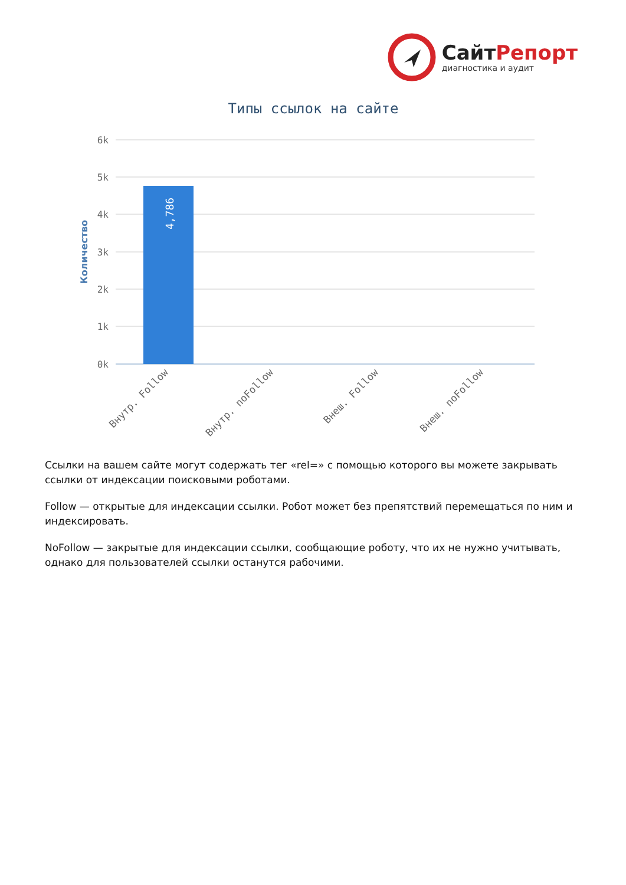СайтРепорт
диагностика и аудит
Типы ссылок на сайте
6k
5k
4k
3k
2k
1k
0k
Количество
4,786
Внутр. Follow
Внутр. noFollow
Внеш. Follow
Внеш. noFollow
Ссылки на вашем сайте могут содержать тег «rel=» с помощью которого вы можете закрывать ссылки от индексации поисковыми роботами.
Follow — открытые для индексации ссылки. Робот может без препятствий перемещаться по ним и индексировать.
NoFollow — закрытые для индексации ссылки, сообщающие роботу, что их не нужно учитывать, однако для пользователей ссылки останутся рабочими.